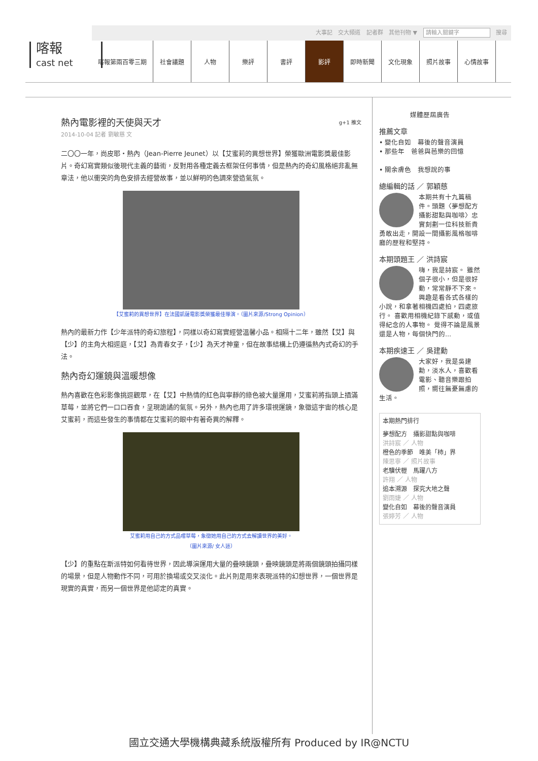大事記 交大頻道 記者群 其他刊物 ▼ 請輸入關鍵字 搜尋
喀報
cast net
喀報第兩百零三期 社會議題 人物 樂評 書評 影評 即時新聞 文化現象 照片故事 心情故事
熱內電影裡的天使與天才 g+1 推文
2014-10-04 記者 劉敏慈 文
二〇〇一年，尚皮耶・熱內（Jean-Pierre Jeunet）以【艾蜜莉的異想世界】榮獲歐洲電影獎最佳影片。奇幻寫實類似後現代主義的藝術，反對用各種定義去框架任何事情，但是熱內的奇幻風格絕非亂無章法，他以衝突的角色安排去經營故事，並以鮮明的色調來營造氣氛。
【艾蜜莉的異想世界】在法國凱薩電影獎榮獲最佳導演。（圖片來源/Strong Opinion）
熱內的最新力作【少年派特的奇幻旅程】，同樣以奇幻寫實經營溫馨小品。相隔十二年，雖然【艾】與【少】的主角大相逕庭，【艾】為青春女子，【少】為天才神童，但在故事結構上仍遵循熱內式奇幻的手法。
熱內奇幻運鏡與溫暖想像
熱內喜歡在色彩影像挑逗觀眾，在【艾】中熱情的紅色與寧靜的綠色被大量運用，艾蜜莉將指頭上插滿草莓，並將它們一口口吞食，呈現詭譎的氣氛。另外，熱內也用了許多環視運鏡，象徵這宇宙的核心是艾蜜莉，而這些發生的事情都在艾蜜莉的眼中有著奇異的解釋。
艾蜜莉用自己的方式品嚐草莓，象徵她用自己的方式去解讀世界的美好。
（圖片來源/ 女人迷）
【少】的重點在斯派特如何看待世界，因此導演運用大量的疊映鏡頭，疊映鏡頭是將兩個鏡頭拍攝同樣的場景，但是人物動作不同，可用於換場或交叉淡化。此片則是用來表現派特的幻想世界，一個世界是現實的真實，而另一個世界是他認定的真實。
媒體歷屆廣告
推薦文章
• 變化自如　幕後的聲音演員
• 那些年　爸爸與芭樂的回憶
• 關余膚色　我想說的事
總編輯的話 ／ 郭穎慈
本期共有十九篇稿件。頭題〈夢想配方　攝影甜點與咖啡〉忠實刻劃一位科技新貴勇敢出走，開設一間攝影風格咖啡廳的歷程和堅持。
本期頭題王 ／ 洪詩宸
嗨，我是詩宸。 雖然個子很小，但是很好動，常常靜不下來。 興趣是看各式各樣的小說，和拿著相機四處拍，四處旅行。 喜歡用相機紀錄下感動，或值得紀念的人事物。 覺得不論是風景還是人物，每個快門的...
本期疾速王 ／ 吳建勳
大家好，我是吳建勳，淡水人，喜歡看電影、聽音樂跟拍照，嚮往無憂無慮的生活。
本期熱門排行
夢想配方　攝影甜點與咖啡
洪詩宸 ／ 人物
橙色的季節　唯美「柿」界
陳思寧 ／ 照片故事
老驥伏櫪　馬躍八方
許翔 ／ 人物
追本溯源　探究大地之聲
劉雨婕 ／ 人物
變化自如　幕後的聲音演員
張婷芳 ／ 人物
國立交通大學機構典藏系統版權所有 Produced by IR@NCTU